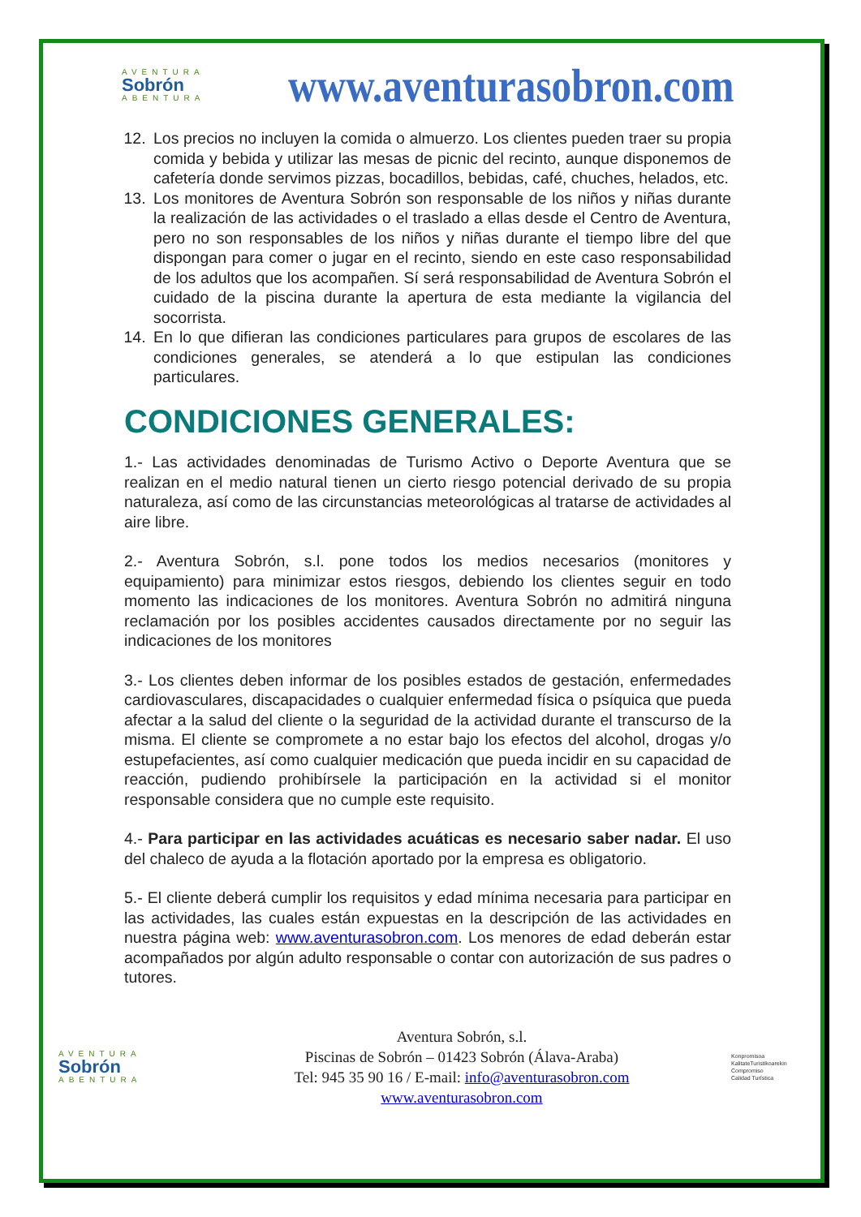AVENTURA
Sobrón
ABENTURA
www.aventurasobron.com
12. Los precios no incluyen la comida o almuerzo. Los clientes pueden traer su propia comida y bebida y utilizar las mesas de picnic del recinto, aunque disponemos de cafetería donde servimos pizzas, bocadillos, bebidas, café, chuches, helados, etc.
13. Los monitores de Aventura Sobrón son responsable de los niños y niñas durante la realización de las actividades o el traslado a ellas desde el Centro de Aventura, pero no son responsables de los niños y niñas durante el tiempo libre del que dispongan para comer o jugar en el recinto, siendo en este caso responsabilidad de los adultos que los acompañen. Sí será responsabilidad de Aventura Sobrón el cuidado de la piscina durante la apertura de esta mediante la vigilancia del socorrista.
14. En lo que difieran las condiciones particulares para grupos de escolares de las condiciones generales, se atenderá a lo que estipulan las condiciones particulares.
CONDICIONES GENERALES:
1.- Las actividades denominadas de Turismo Activo o Deporte Aventura que se realizan en el medio natural tienen un cierto riesgo potencial derivado de su propia naturaleza, así como de las circunstancias meteorológicas al tratarse de actividades al aire libre.
2.- Aventura Sobrón, s.l. pone todos los medios necesarios (monitores y equipamiento) para minimizar estos riesgos, debiendo los clientes seguir en todo momento las indicaciones de los monitores. Aventura Sobrón no admitirá ninguna reclamación por los posibles accidentes causados directamente por no seguir las indicaciones de los monitores
3.- Los clientes deben informar de los posibles estados de gestación, enfermedades cardiovasculares, discapacidades o cualquier enfermedad física o psíquica que pueda afectar a la salud del cliente o la seguridad de la actividad durante el transcurso de la misma. El cliente se compromete a no estar bajo los efectos del alcohol, drogas y/o estupefacientes, así como cualquier medicación que pueda incidir en su capacidad de reacción, pudiendo prohibírsele la participación en la actividad si el monitor responsable considera que no cumple este requisito.
4.- Para participar en las actividades acuáticas es necesario saber nadar. El uso del chaleco de ayuda a la flotación aportado por la empresa es obligatorio.
5.- El cliente deberá cumplir los requisitos y edad mínima necesaria para participar en las actividades, las cuales están expuestas en la descripción de las actividades en nuestra página web: www.aventurasobron.com. Los menores de edad deberán estar acompañados por algún adulto responsable o contar con autorización de sus padres o tutores.
AVENTURA
Sobrón
ABENTURA
Aventura Sobrón, s.l.
Piscinas de Sobrón – 01423 Sobrón (Álava-Araba)
Tel: 945 35 90 16 / E-mail: info@aventurasobron.com
www.aventurasobron.com
Konpromisoa
KalitateTuristikoarekin
Compromiso
Calidad Turística